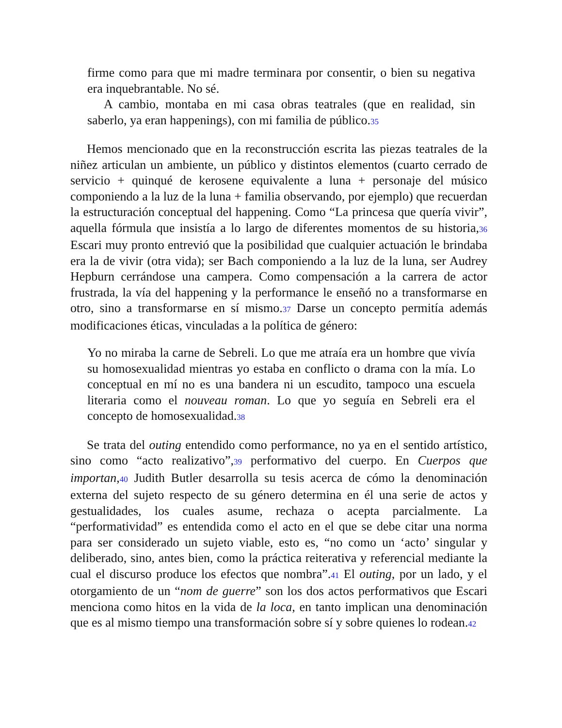firme como para que mi madre terminara por consentir, o bien su negativa era inquebrantable. No sé.
A cambio, montaba en mi casa obras teatrales (que en realidad, sin saberlo, ya eran happenings), con mi familia de público.35
Hemos mencionado que en la reconstrucción escrita las piezas teatrales de la niñez articulan un ambiente, un público y distintos elementos (cuarto cerrado de servicio + quinqué de kerosene equivalente a luna + personaje del músico componiendo a la luz de la luna + familia observando, por ejemplo) que recuerdan la estructuración conceptual del happening. Como “La princesa que quería vivir”, aquella fórmula que insistía a lo largo de diferentes momentos de su historia,36 Escari muy pronto entrevió que la posibilidad que cualquier actuación le brindaba era la de vivir (otra vida); ser Bach componiendo a la luz de la luna, ser Audrey Hepburn cerrándose una campera. Como compensación a la carrera de actor frustrada, la vía del happening y la performance le enseñó no a transformarse en otro, sino a transformarse en sí mismo.37 Darse un concepto permitía además modificaciones éticas, vinculadas a la política de género:
Yo no miraba la carne de Sebreli. Lo que me atraía era un hombre que vivía su homosexualidad mientras yo estaba en conflicto o drama con la mía. Lo conceptual en mí no es una bandera ni un escudito, tampoco una escuela literaria como el nouveau roman. Lo que yo seguía en Sebreli era el concepto de homosexualidad.38
Se trata del outing entendido como performance, no ya en el sentido artístico, sino como “acto realizativo”,39 performativo del cuerpo. En Cuerpos que importan,40 Judith Butler desarrolla su tesis acerca de cómo la denominación externa del sujeto respecto de su género determina en él una serie de actos y gestualidades, los cuales asume, rechaza o acepta parcialmente. La “performatividad” es entendida como el acto en el que se debe citar una norma para ser considerado un sujeto viable, esto es, “no como un ‘acto’ singular y deliberado, sino, antes bien, como la práctica reiterativa y referencial mediante la cual el discurso produce los efectos que nombra”.41 El outing, por un lado, y el otorgamiento de un “nom de guerre” son los dos actos performativos que Escari menciona como hitos en la vida de la loca, en tanto implican una denominación que es al mismo tiempo una transformación sobre sí y sobre quienes lo rodean.42